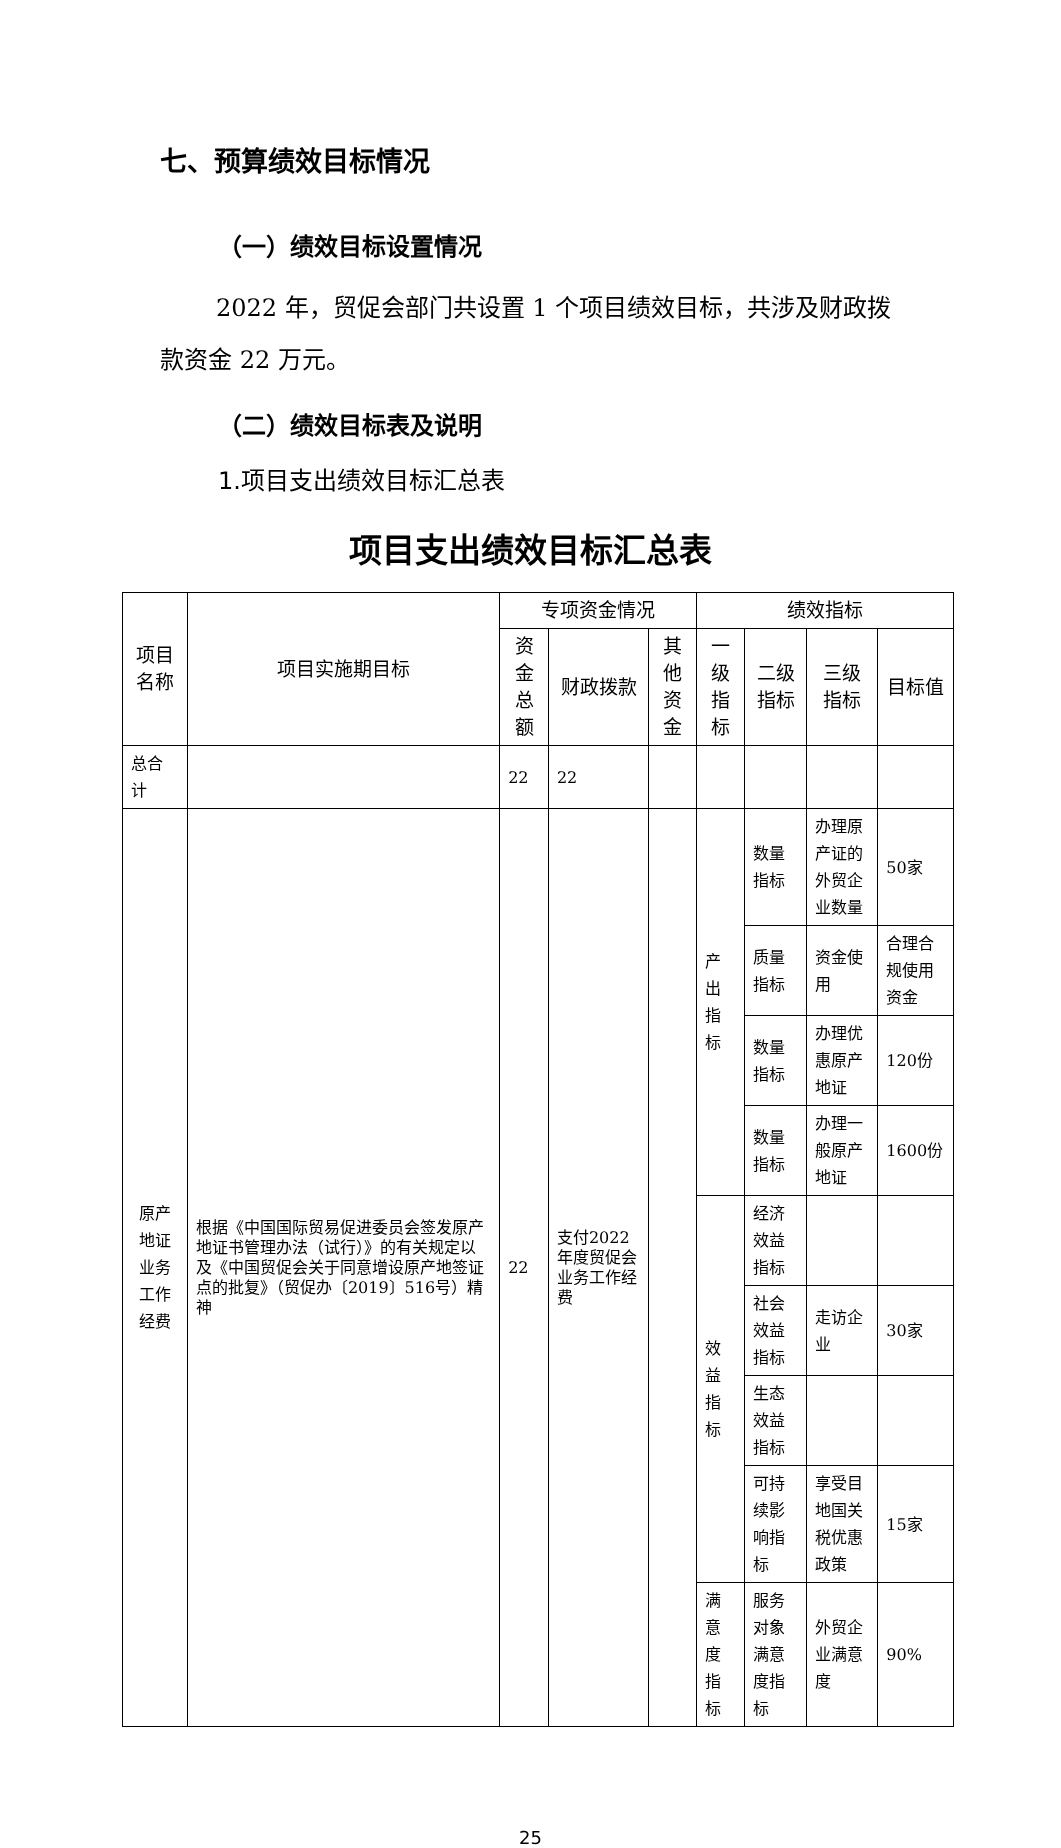七、预算绩效目标情况
（一）绩效目标设置情况
2022 年，贸促会部门共设置 1 个项目绩效目标，共涉及财政拨款资金 22 万元。
（二）绩效目标表及说明
1.项目支出绩效目标汇总表
项目支出绩效目标汇总表
| 项目名称 | 项目实施期目标 | 专项资金情况 | | | 绩效指标 | | | |
| --- | --- | --- | --- | --- | --- | --- | --- | --- |
| | | 资金总额 | 财政拨款 | 其他资金 | 一级指标 | 二级指标 | 三级指标 | 目标值 |
| 总合计 | | 22 | 22 | | | | | |
| 原产地证业务工作经费 | 根据《中国国际贸易促进委员会签发原产地证书管理办法（试行）》的有关规定以及《中国贸促会关于同意增设原产地签证点的批复》（贸促办〔2019〕516号）精神 | 22 | 支付2022年度贸促会业务工作经费 | | 产出指标 | 数量指标 | 办理原产证的外贸企业数量 | 50家 |
| | | | | | | 质量指标 | 资金使用 | 合理合规使用资金 |
| | | | | | | 数量指标 | 办理优惠原产地证 | 120份 |
| | | | | | | 数量指标 | 办理一般原产地证 | 1600份 |
| | | | | | 效益指标 | 经济效益指标 | | |
| | | | | | | 社会效益指标 | 走访企业 | 30家 |
| | | | | | | 生态效益指标 | | |
| | | | | | | 可持续影响指标 | 享受目地国关税优惠政策 | 15家 |
| | | | | | 满意度指标 | 服务对象满意度指标 | 外贸企业满意度 | 90% |
25